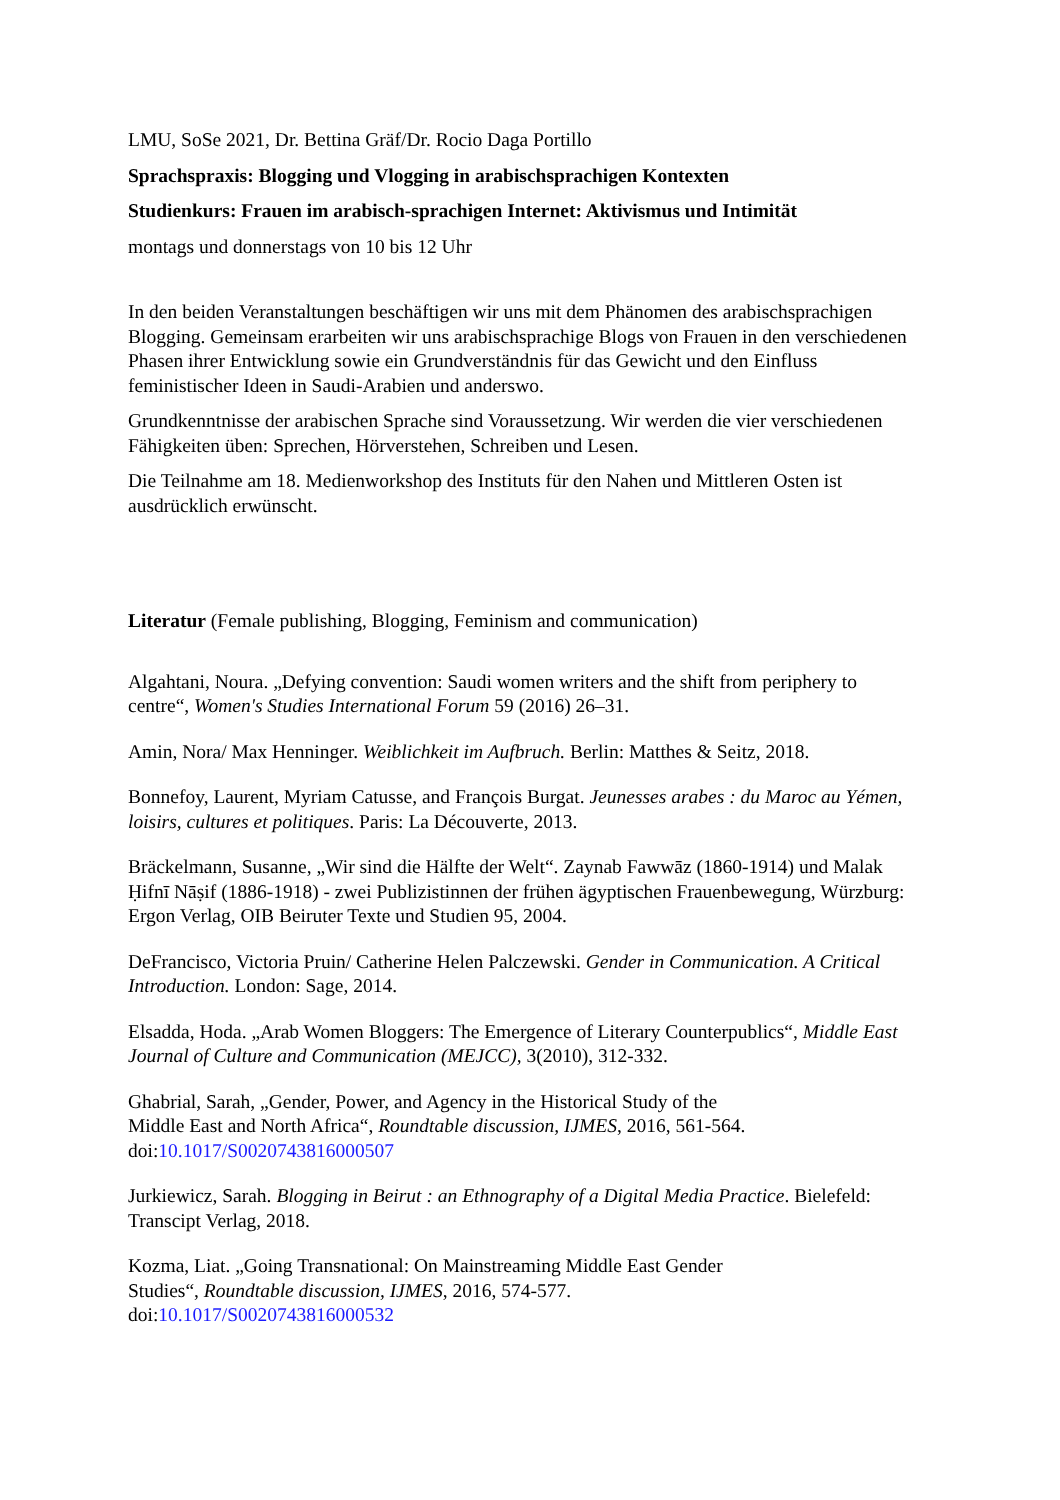LMU, SoSe 2021, Dr. Bettina Gräf/Dr. Rocio Daga Portillo
Sprachspraxis: Blogging und Vlogging in arabischsprachigen Kontexten
Studienkurs: Frauen im arabisch-sprachigen Internet: Aktivismus und Intimität
montags und donnerstags von 10 bis 12 Uhr
In den beiden Veranstaltungen beschäftigen wir uns mit dem Phänomen des arabischsprachigen Blogging. Gemeinsam erarbeiten wir uns arabischsprachige Blogs von Frauen in den verschiedenen Phasen ihrer Entwicklung sowie ein Grundverständnis für das Gewicht und den Einfluss feministischer Ideen in Saudi-Arabien und anderswo.
Grundkenntnisse der arabischen Sprache sind Voraussetzung. Wir werden die vier verschiedenen Fähigkeiten üben: Sprechen, Hörverstehen, Schreiben und Lesen.
Die Teilnahme am 18. Medienworkshop des Instituts für den Nahen und Mittleren Osten ist ausdrücklich erwünscht.
Literatur (Female publishing, Blogging, Feminism and communication)
Algahtani, Noura. „Defying convention: Saudi women writers and the shift from periphery to centre“, Women's Studies International Forum 59 (2016) 26–31.
Amin, Nora/ Max Henninger. Weiblichkeit im Aufbruch. Berlin: Matthes & Seitz, 2018.
Bonnefoy, Laurent, Myriam Catusse, and François Burgat. Jeunesses arabes : du Maroc au Yémen, loisirs, cultures et politiques. Paris: La Découverte, 2013.
Bräckelmann, Susanne, „Wir sind die Hälfte der Welt“. Zaynab Fawwāz (1860-1914) und Malak Ḥifnī Nāṣif (1886-1918) - zwei Publizistinnen der frühen ägyptischen Frauenbewegung, Würzburg: Ergon Verlag, OIB Beiruter Texte und Studien 95, 2004.
DeFrancisco, Victoria Pruin/ Catherine Helen Palczewski. Gender in Communication. A Critical Introduction. London: Sage, 2014.
Elsadda, Hoda. „Arab Women Bloggers: The Emergence of Literary Counterpublics“, Middle East Journal of Culture and Communication (MEJCC), 3(2010), 312-332.
Ghabrial, Sarah, „Gender, Power, and Agency in the Historical Study of the
Middle East and North Africa“, Roundtable discussion, IJMES, 2016, 561-564.
doi:10.1017/S0020743816000507
Jurkiewicz, Sarah. Blogging in Beirut : an Ethnography of a Digital Media Practice. Bielefeld: Transcipt Verlag, 2018.
Kozma, Liat. „Going Transnational: On Mainstreaming Middle East Gender
Studies“, Roundtable discussion, IJMES, 2016, 574-577.
doi:10.1017/S0020743816000532